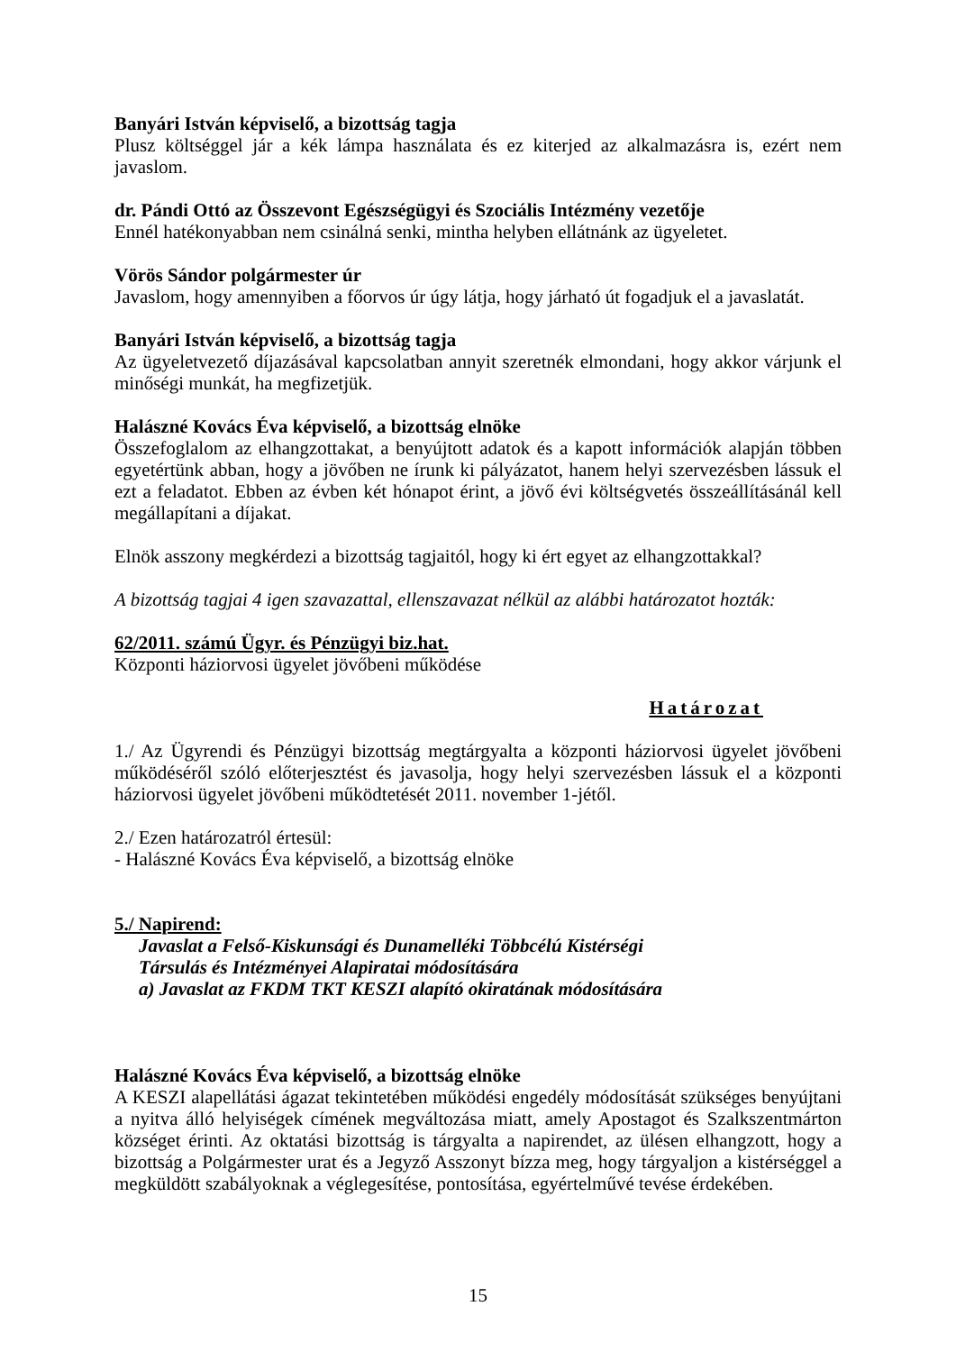Banyári István képviselő, a bizottság tagja
Plusz költséggel jár a kék lámpa használata és ez kiterjed az alkalmazásra is, ezért nem javaslom.
dr. Pándi Ottó az Összevont Egészségügyi és Szociális Intézmény vezetője
Ennél hatékonyabban nem csinálná senki, mintha helyben ellátnánk az ügyeletet.
Vörös Sándor polgármester úr
Javaslom, hogy amennyiben a főorvos úr úgy látja, hogy járható út fogadjuk el a javaslatát.
Banyári István képviselő, a bizottság tagja
Az ügyeletvezető díjazásával kapcsolatban annyit szeretnék elmondani, hogy akkor várjunk el minőségi munkát, ha megfizetjük.
Halászné Kovács Éva képviselő, a bizottság elnöke
Összefoglalom az elhangzottakat, a benyújtott adatok és a kapott információk alapján többen egyetértünk abban, hogy a jövőben ne írunk ki pályázatot, hanem helyi szervezésben lássuk el ezt a feladatot. Ebben az évben két hónapot érint, a jövő évi költségvetés összeállításánál kell megállapítani a díjakat.
Elnök asszony megkérdezi a bizottság tagjaitól, hogy ki ért egyet az elhangzottakkal?
A bizottság tagjai 4 igen szavazattal, ellenszavazat nélkül az alábbi határozatot hozták:
62/2011. számú Ügyr. és Pénzügyi biz.hat.
Központi háziorvosi ügyelet jövőbeni működése
Határozat
1./ Az Ügyrendi és Pénzügyi bizottság megtárgyalta a központi háziorvosi ügyelet jövőbeni működéséről szóló előterjesztést és javasolja, hogy helyi szervezésben lássuk el a központi háziorvosi ügyelet jövőbeni működtetését 2011. november 1-jétől.
2./ Ezen határozatról értesül:
- Halászné Kovács Éva képviselő, a bizottság elnöke
5./ Napirend:
Javaslat a Felső-Kiskunsági és Dunamelléki Többcélú Kistérségi
Társulás és Intézményei Alapiratai módosítására
a) Javaslat az FKDM TKT KESZI alapító okiratának módosítására
Halászné Kovács Éva képviselő, a bizottság elnöke
A KESZI alapellátási ágazat tekintetében működési engedély módosítását szükséges benyújtani a nyitva álló helyiségek címének megváltozása miatt, amely Apostagot és Szalkszentmárton községet érinti. Az oktatási bizottság is tárgyalta a napirendet, az ülésen elhangzott, hogy a bizottság a Polgármester urat és a Jegyző Asszonyt bízza meg, hogy tárgyaljon a kistérséggel a megküldött szabályoknak a véglegesítése, pontosítása, egyértelművé tevése érdekében.
15